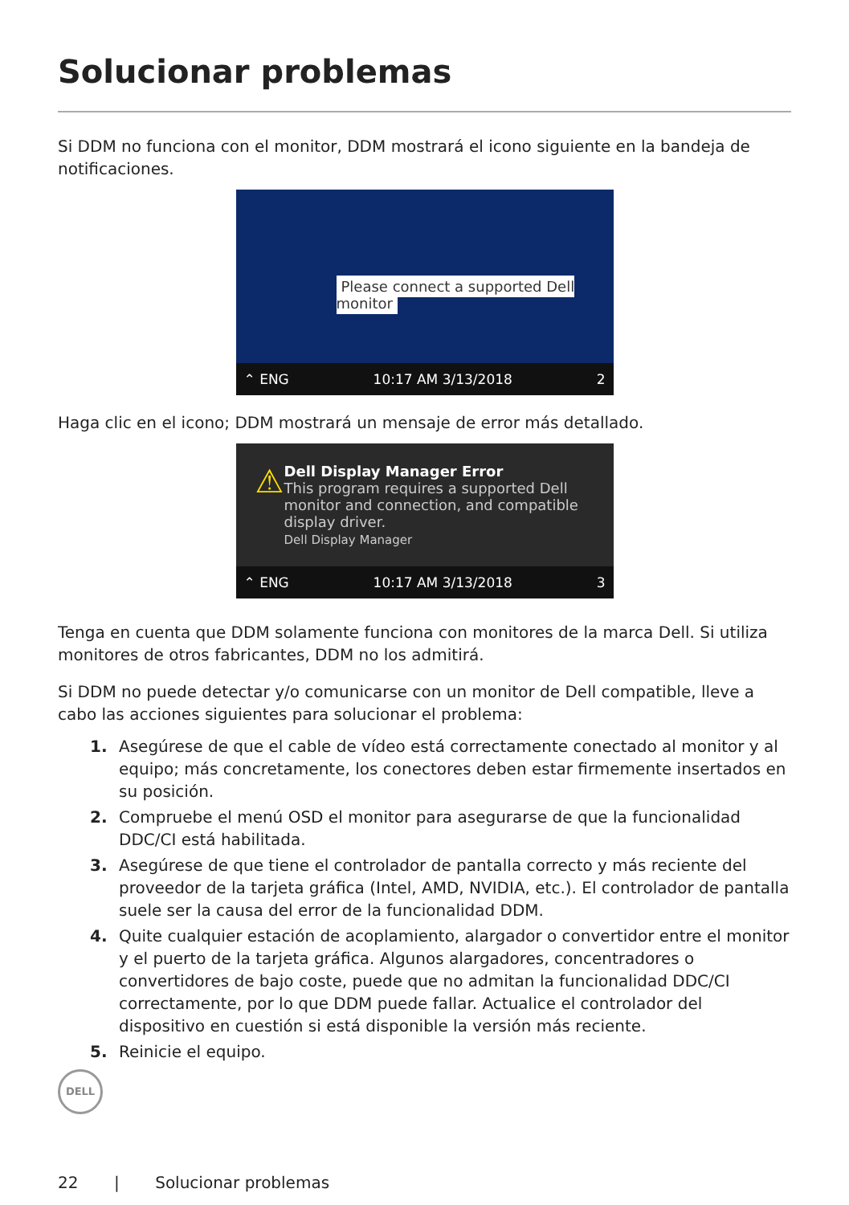Solucionar problemas
Si DDM no funciona con el monitor, DDM mostrará el icono siguiente en la bandeja de notificaciones.
Please connect a supported Dell monitor
⌃ ENG 10:17 AM 3/13/2018 2
Haga clic en el icono; DDM mostrará un mensaje de error más detallado.
⚠
Dell Display Manager Error
This program requires a supported Dell monitor and connection, and compatible display driver.
Dell Display Manager
⌃ ENG 10:17 AM 3/13/2018 3
Tenga en cuenta que DDM solamente funciona con monitores de la marca Dell. Si utiliza monitores de otros fabricantes, DDM no los admitirá.
Si DDM no puede detectar y/o comunicarse con un monitor de Dell compatible, lleve a cabo las acciones siguientes para solucionar el problema:
1. Asegúrese de que el cable de vídeo está correctamente conectado al monitor y al equipo; más concretamente, los conectores deben estar firmemente insertados en su posición.
2. Compruebe el menú OSD el monitor para asegurarse de que la funcionalidad DDC/CI está habilitada.
3. Asegúrese de que tiene el controlador de pantalla correcto y más reciente del proveedor de la tarjeta gráfica (Intel, AMD, NVIDIA, etc.). El controlador de pantalla suele ser la causa del error de la funcionalidad DDM.
4. Quite cualquier estación de acoplamiento, alargador o convertidor entre el monitor y el puerto de la tarjeta gráfica. Algunos alargadores, concentradores o convertidores de bajo coste, puede que no admitan la funcionalidad DDC/CI correctamente, por lo que DDM puede fallar. Actualice el controlador del dispositivo en cuestión si está disponible la versión más reciente.
5. Reinicie el equipo.
DELL
22 | Solucionar problemas